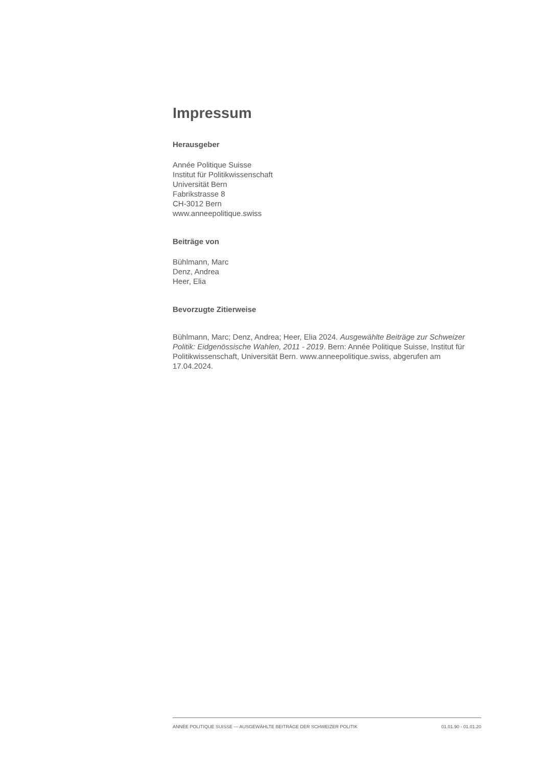Impressum
Herausgeber
Année Politique Suisse
Institut für Politikwissenschaft
Universität Bern
Fabrikstrasse 8
CH-3012 Bern
www.anneepolitique.swiss
Beiträge von
Bühlmann, Marc
Denz, Andrea
Heer, Elia
Bevorzugte Zitierweise
Bühlmann, Marc; Denz, Andrea; Heer, Elia 2024. Ausgewählte Beiträge zur Schweizer Politik: Eidgenössische Wahlen, 2011 - 2019. Bern: Année Politique Suisse, Institut für Politikwissenschaft, Universität Bern. www.anneepolitique.swiss, abgerufen am 17.04.2024.
ANNÉE POLITIQUE SUISSE — AUSGEWÄHLTE BEITRÄGE DER SCHWEIZER POLITIK 01.01.90 - 01.01.20